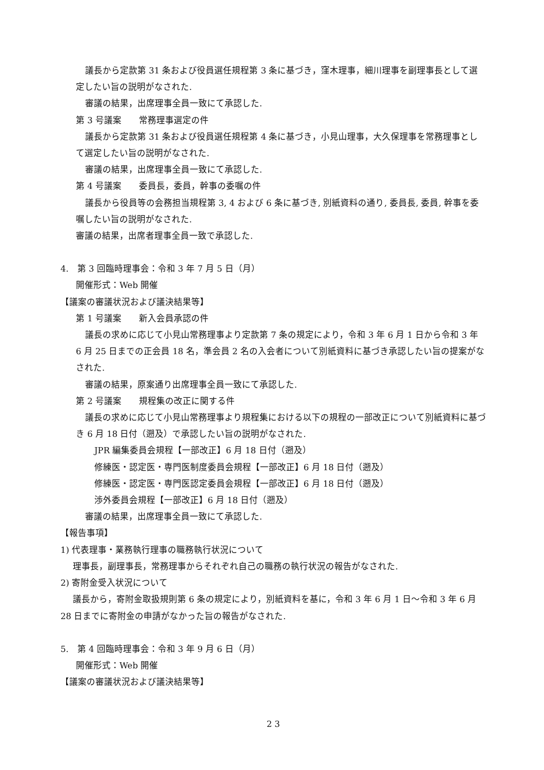議長から定款第 31 条および役員選任規程第 3 条に基づき，窪木理事，細川理事を副理事長として選定したい旨の説明がなされた.
審議の結果，出席理事全員一致にて承認した.
第 3 号議案　　常務理事選定の件
議長から定款第 31 条および役員選任規程第 4 条に基づき，小見山理事，大久保理事を常務理事として選定したい旨の説明がなされた.
審議の結果，出席理事全員一致にて承認した.
第 4 号議案　　委員長，委員，幹事の委嘱の件
議長から役員等の会務担当規程第 3, 4 および 6 条に基づき, 別紙資料の通り, 委員長, 委員, 幹事を委嘱したい旨の説明がなされた.
審議の結果，出席者理事全員一致で承認した.
4.　第 3 回臨時理事会：令和 3 年 7 月 5 日（月）
開催形式：Web 開催
【議案の審議状況および議決結果等】
第 1 号議案　　新入会員承認の件
議長の求めに応じて小見山常務理事より定款第 7 条の規定により，令和 3 年 6 月 1 日から令和 3 年 6 月 25 日までの正会員 18 名，準会員 2 名の入会者について別紙資料に基づき承認したい旨の提案がなされた.
審議の結果，原案通り出席理事全員一致にて承認した.
第 2 号議案　　規程集の改正に関する件
議長の求めに応じて小見山常務理事より規程集における以下の規程の一部改正について別紙資料に基づき 6 月 18 日付（遡及）で承認したい旨の説明がなされた.
JPR 編集委員会規程【一部改正】6 月 18 日付（遡及）
修練医・認定医・専門医制度委員会規程【一部改正】6 月 18 日付（遡及）
修練医・認定医・専門医認定委員会規程【一部改正】6 月 18 日付（遡及）
渉外委員会規程【一部改正】6 月 18 日付（遡及）
審議の結果，出席理事全員一致にて承認した.
【報告事項】
1) 代表理事・業務執行理事の職務執行状況について
理事長，副理事長，常務理事からそれぞれ自己の職務の執行状況の報告がなされた.
2) 寄附金受入状況について
議長から，寄附金取扱規則第 6 条の規定により，別紙資料を基に，令和 3 年 6 月 1 日～令和 3 年 6 月 28 日までに寄附金の申請がなかった旨の報告がなされた.
5.　第 4 回臨時理事会：令和 3 年 9 月 6 日（月）
開催形式：Web 開催
【議案の審議状況および議決結果等】
2 3